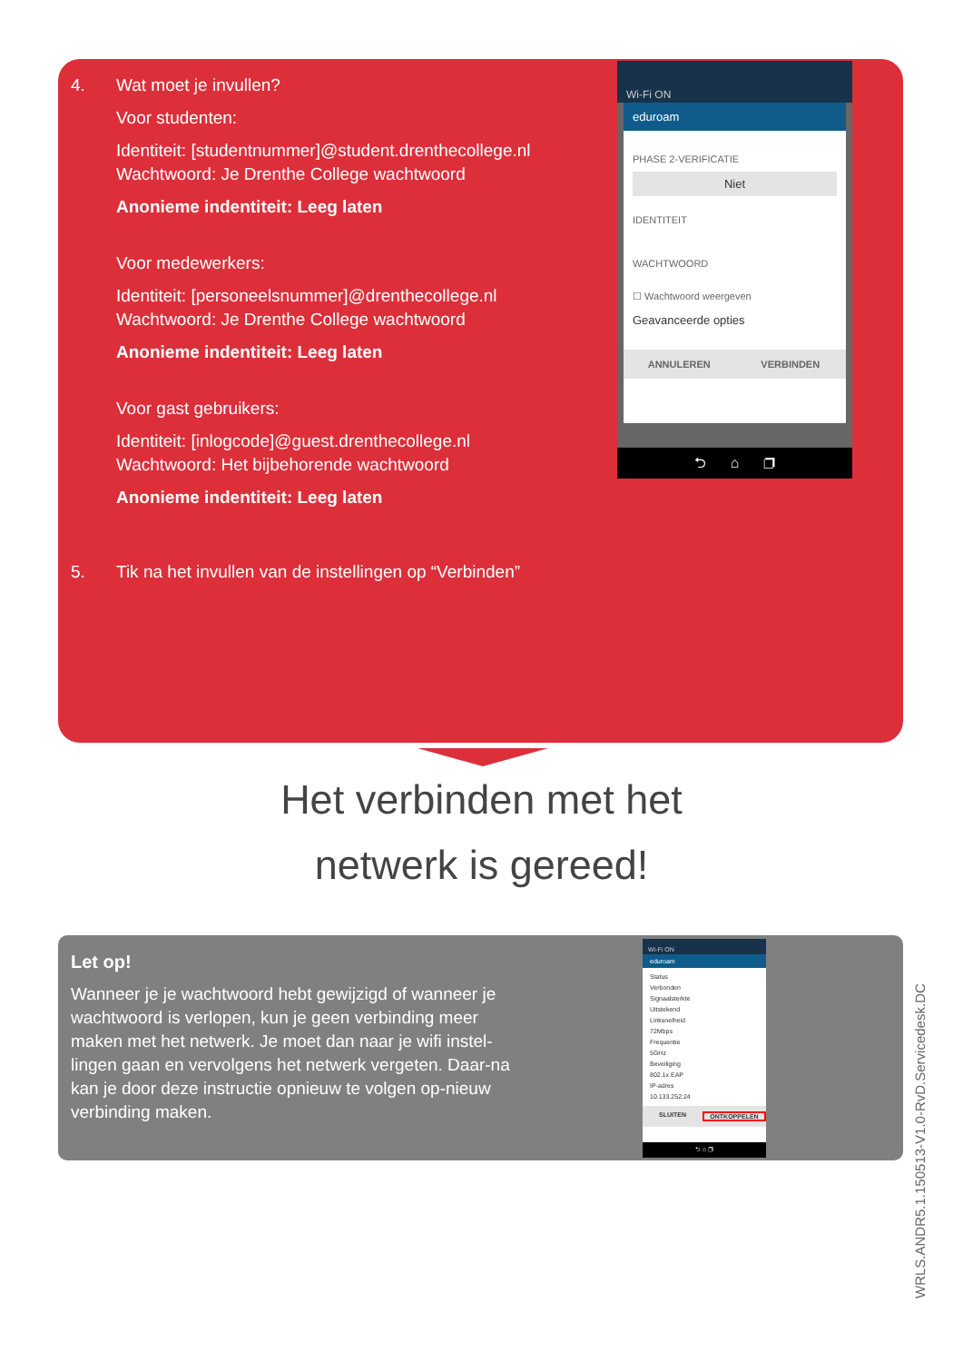4. Wat moet je invullen?
Voor studenten:
Identiteit: [studentnummer]@student.drenthecollege.nl
Wachtwoord: Je Drenthe College wachtwoord
Anonieme indentiteit: Leeg laten
Voor medewerkers:
Identiteit: [personeelsnummer]@drenthecollege.nl
Wachtwoord: Je Drenthe College wachtwoord
Anonieme indentiteit: Leeg laten
Voor gast gebruikers:
Identiteit: [inlogcode]@guest.drenthecollege.nl
Wachtwoord: Het bijbehorende wachtwoord
Anonieme indentiteit: Leeg laten
5. Tik na het invullen van de instellingen op “Verbinden”
Wi-Fi ON
eduroam
PHASE 2-VERIFICATIE
Niet
IDENTITEIT
WACHTWOORD
☐ Wachtwoord weergeven
Geavanceerde opties
ANNULEREN VERBINDEN
⮌ ⌂ ❐
Het verbinden met het
netwerk is gereed!
Let op!
Wanneer je je wachtwoord hebt gewijzigd of wanneer je wachtwoord is verlopen, kun je geen verbinding meer maken met het netwerk. Je moet dan naar je wifi instel-lingen gaan en vervolgens het netwerk vergeten. Daar-na kan je door deze instructie opnieuw te volgen op-nieuw verbinding maken.
Wi-Fi ON
eduroam
Status
Verbonden
Signaalsterkte
Uitstekend
Linksnelheid
72Mbps
Frequentie
5GHz
Beveiliging
802.1x EAP
IP-adres
10.133.252.24
SLUITEN ONTKOPPELEN
⮌ ⌂ ❐
WRLS.ANDR5.1.150513-V1.0-RvD.Servicedesk.DC